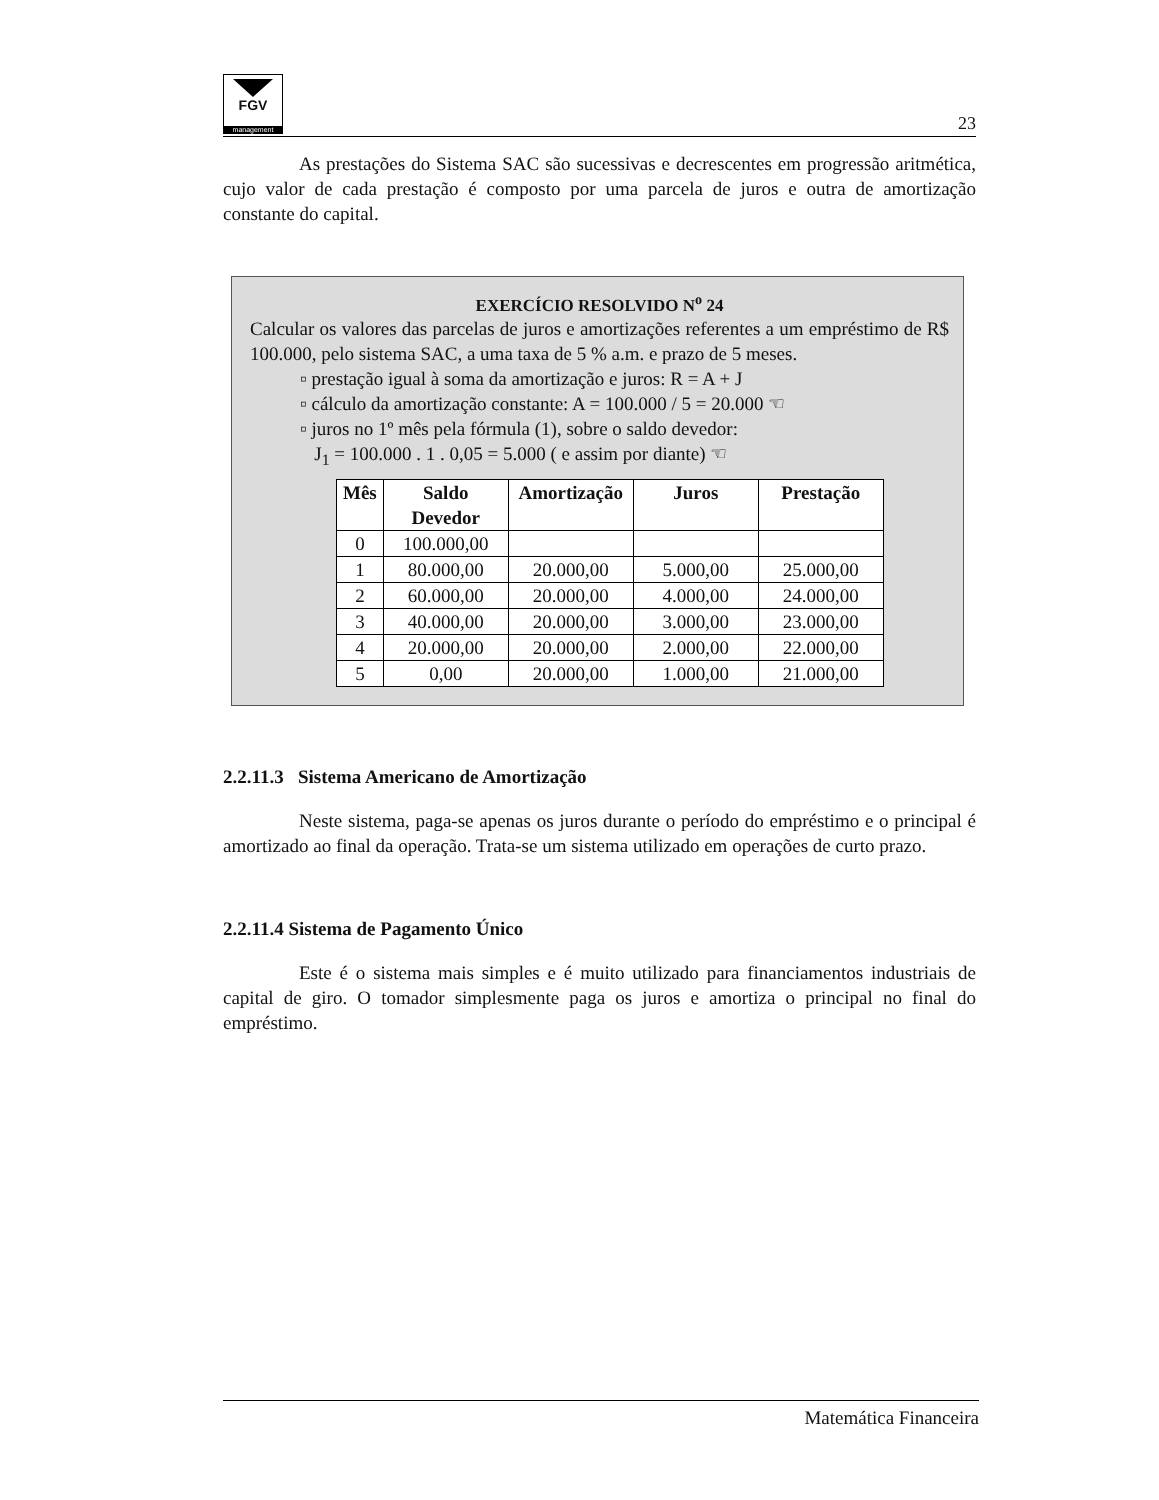FGV
management
23
As prestações do Sistema SAC são sucessivas e decrescentes em progressão aritmética, cujo valor de cada prestação é composto por uma parcela de juros e outra de amortização constante do capital.
EXERCÍCIO RESOLVIDO N<sup>o</sup> 24
Calcular os valores das parcelas de juros e amortizações referentes a um empréstimo de R$ 100.000, pelo sistema SAC, a uma taxa de 5 % a.m. e prazo de 5 meses.
▫ prestação igual à soma da amortização e juros: R = A + J
▫ cálculo da amortização constante: A = 100.000 / 5 = 20.000 ☜
▫ juros no 1º mês pela fórmula (1), sobre o saldo devedor:
J<sub>1</sub> = 100.000 . 1 . 0,05 = 5.000 ( e assim por diante) ☜
| Mês | Saldo Devedor | Amortização | Juros | Prestação |
| --- | --- | --- | --- | --- |
| 0 | 100.000,00 | | | |
| 1 | 80.000,00 | 20.000,00 | 5.000,00 | 25.000,00 |
| 2 | 60.000,00 | 20.000,00 | 4.000,00 | 24.000,00 |
| 3 | 40.000,00 | 20.000,00 | 3.000,00 | 23.000,00 |
| 4 | 20.000,00 | 20.000,00 | 2.000,00 | 22.000,00 |
| 5 | 0,00 | 20.000,00 | 1.000,00 | 21.000,00 |
2.2.11.3 Sistema Americano de Amortização
Neste sistema, paga-se apenas os juros durante o período do empréstimo e o principal é amortizado ao final da operação. Trata-se um sistema utilizado em operações de curto prazo.
2.2.11.4 Sistema de Pagamento Único
Este é o sistema mais simples e é muito utilizado para financiamentos industriais de capital de giro. O tomador simplesmente paga os juros e amortiza o principal no final do empréstimo.
Matemática Financeira